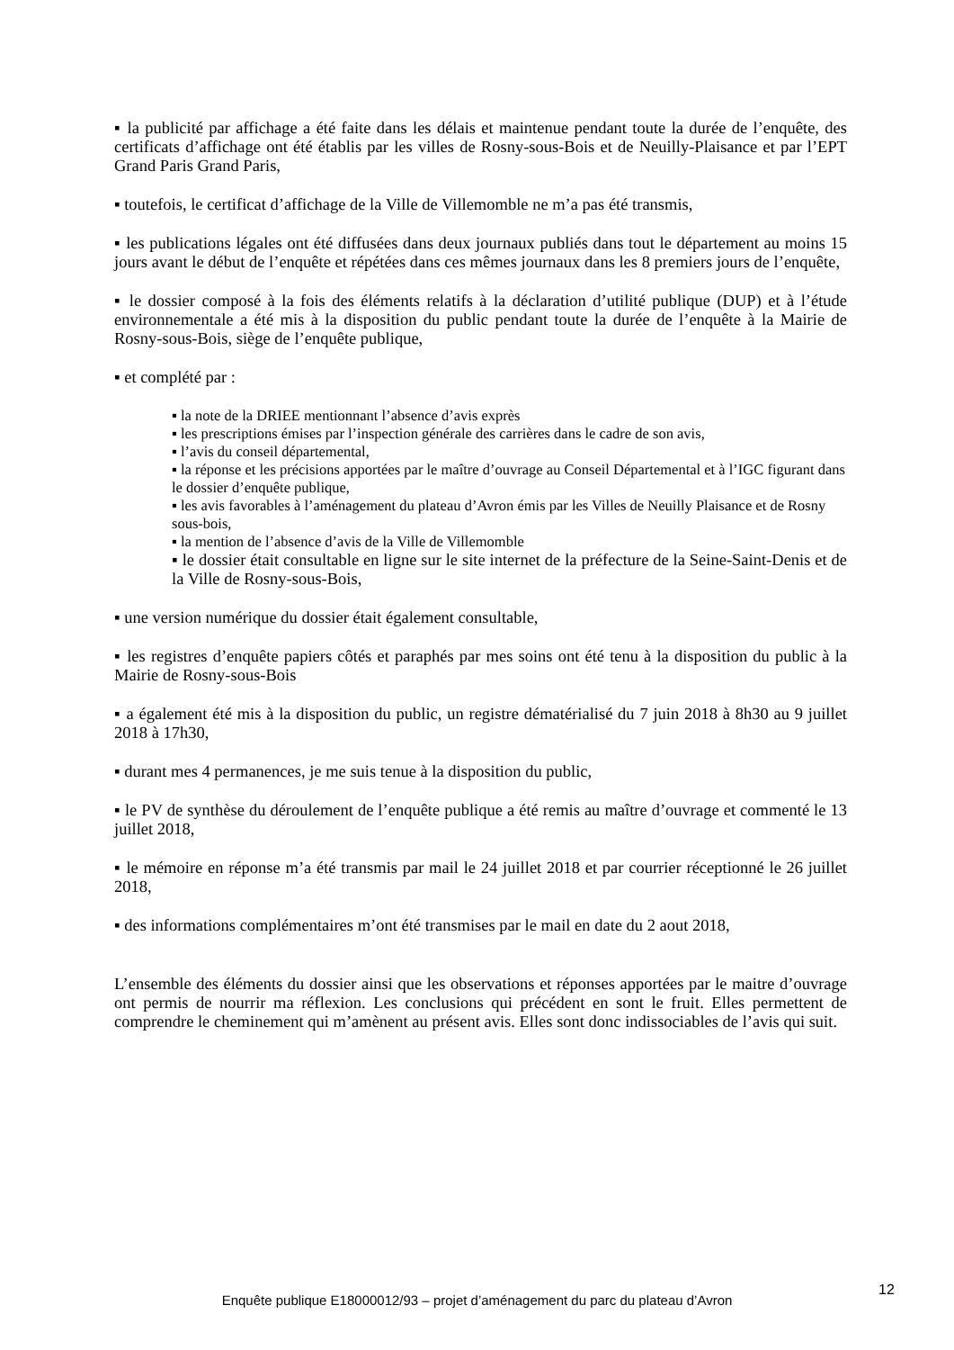▪ la publicité par affichage a été faite dans les délais et maintenue pendant toute la durée de l’enquête, des certificats d’affichage ont été établis par les villes de Rosny-sous-Bois et de Neuilly-Plaisance et par l’EPT Grand Paris Grand Paris,
▪ toutefois, le certificat d’affichage de la Ville de Villemomble ne m’a pas été transmis,
▪ les publications légales ont été diffusées dans deux journaux publiés dans tout le département au moins 15 jours avant le début de l’enquête et répétées dans ces mêmes journaux dans les 8 premiers jours de l’enquête,
▪ le dossier composé à la fois des éléments relatifs à la déclaration d’utilité publique (DUP) et à l’étude environnementale a été mis à la disposition du public pendant toute la durée de l’enquête à la Mairie de Rosny-sous-Bois, siège de l’enquête publique,
▪ et complété par :
▪ la note de la DRIEE mentionnant l’absence d’avis exprès
▪ les prescriptions émises par l’inspection générale des carrières dans le cadre de son avis,
▪ l’avis du conseil départemental,
▪ la réponse et les précisions apportées par le maître d’ouvrage au Conseil Départemental et à l’IGC figurant dans le dossier d’enquête publique,
▪ les avis favorables à l’aménagement du plateau d’Avron émis par les Villes de Neuilly Plaisance et de Rosny sous-bois,
▪ la mention de l’absence d’avis de la Ville de Villemomble
▪ le dossier était consultable en ligne sur le site internet de la préfecture de la Seine-Saint-Denis et de la Ville de Rosny-sous-Bois,
▪ une version numérique du dossier était également consultable,
▪ les registres d’enquête papiers côtés et paraphés par mes soins ont été tenu à la disposition du public à la Mairie de Rosny-sous-Bois
▪ a également été mis à la disposition du public, un registre dématérialisé du 7 juin 2018 à 8h30 au 9 juillet 2018 à 17h30,
▪ durant mes 4 permanences, je me suis tenue à la disposition du public,
▪ le PV de synthèse du déroulement de l’enquête publique a été remis au maître d’ouvrage et commenté le 13 juillet 2018,
▪ le mémoire en réponse m’a été transmis par mail le 24 juillet 2018 et par courrier réceptionné le 26 juillet 2018,
▪ des informations complémentaires m’ont été transmises par le mail en date du 2 aout 2018,
L’ensemble des éléments du dossier ainsi que les observations et réponses apportées par le maitre d’ouvrage ont permis de nourrir ma réflexion. Les conclusions qui précédent en sont le fruit. Elles permettent de comprendre le cheminement qui m’amènent au présent avis. Elles sont donc indissociables de l’avis qui suit.
12
Enquête publique E18000012/93 – projet d’aménagement du parc du plateau d’Avron